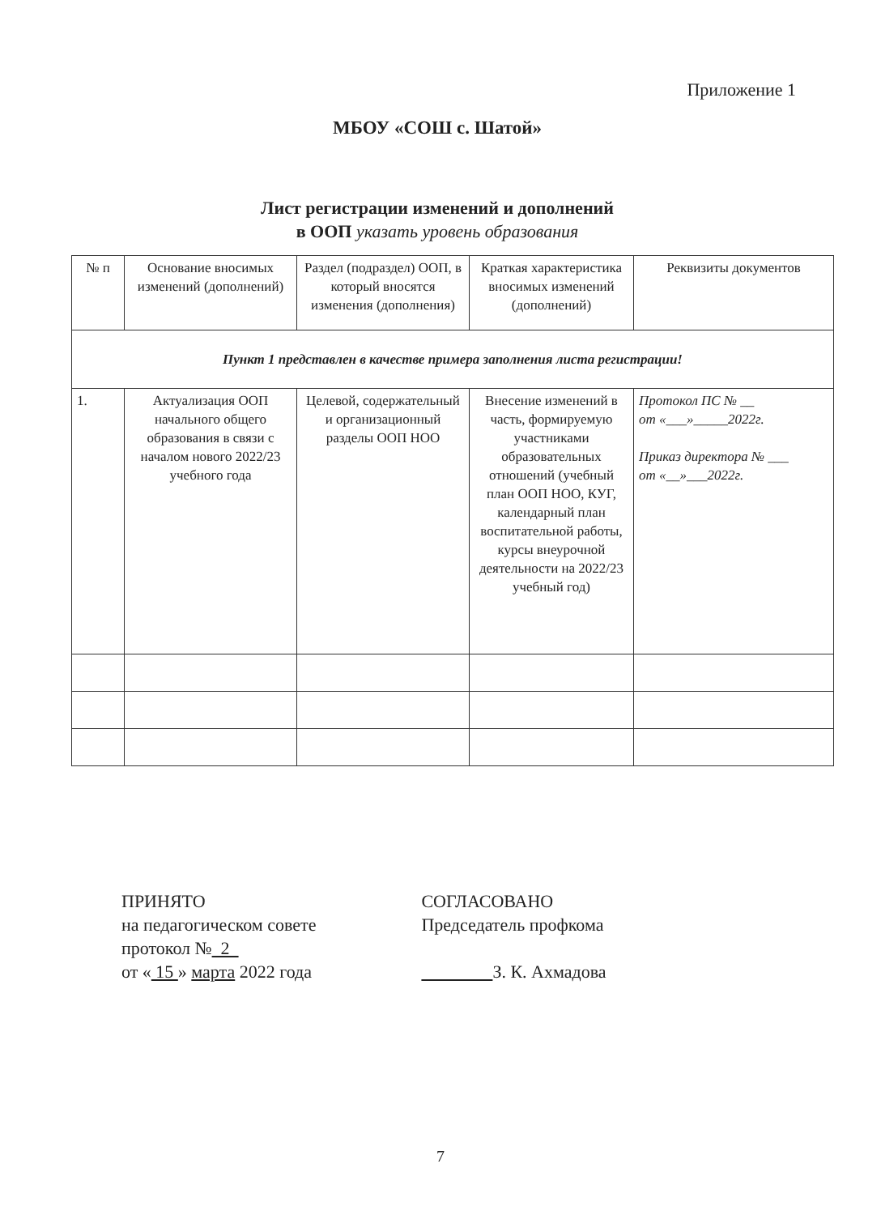Приложение 1
МБОУ «СОШ с. Шатой»
Лист регистрации изменений и дополнений
в ООП указать уровень образования
| № п | Основание вносимых изменений (дополнений) | Раздел (подраздел) ООП, в который вносятся изменения (дополнения) | Краткая характеристика вносимых изменений (дополнений) | Реквизиты документов |
| --- | --- | --- | --- | --- |
| Пункт 1 представлен в качестве примера заполнения листа регистрации! | | | | |
| 1. | Актуализация ООП начального общего образования в связи с началом нового 2022/23 учебного года | Целевой, содержательный и организационный разделы ООП НОО | Внесение изменений в часть, формируемую участниками образовательных отношений (учебный план ООП НОО, КУГ, календарный план воспитательной работы, курсы внеурочной деятельности на 2022/23 учебный год) | Протокол ПС № __ от «___»_____2022г. Приказ директора № ___ от «__»___2022г. |
ПРИНЯТО
на педагогическом совете
протокол № 2
от « 15 » марта 2022 года
СОГЛАСОВАНО
Председатель профкома
З. К. Ахмадова
7